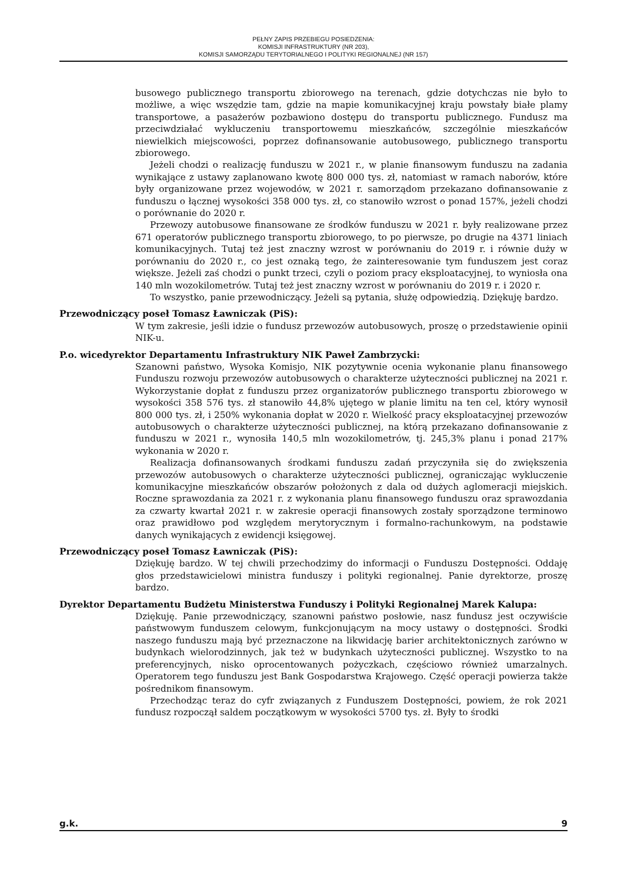PEŁNY ZAPIS PRZEBIEGU POSIEDZENIA:
KOMISJI INFRASTRUKTURY (NR 203),
KOMISJI SAMORZĄDU TERYTORIALNEGO I POLITYKI REGIONALNEJ (NR 157)
busowego publicznego transportu zbiorowego na terenach, gdzie dotychczas nie było to możliwe, a więc wszędzie tam, gdzie na mapie komunikacyjnej kraju powstały białe plamy transportowe, a pasażerów pozbawiono dostępu do transportu publicznego. Fundusz ma przeciwdziałać wykluczeniu transportowemu mieszkańców, szczególnie mieszkańców niewielkich miejscowości, poprzez dofinansowanie autobusowego, publicznego transportu zbiorowego.
Jeżeli chodzi o realizację funduszu w 2021 r., w planie finansowym funduszu na zadania wynikające z ustawy zaplanowano kwotę 800 000 tys. zł, natomiast w ramach naborów, które były organizowane przez wojewodów, w 2021 r. samorządom przekazano dofinansowanie z funduszu o łącznej wysokości 358 000 tys. zł, co stanowiło wzrost o ponad 157%, jeżeli chodzi o porównanie do 2020 r.
Przewozy autobusowe finansowane ze środków funduszu w 2021 r. były realizowane przez 671 operatorów publicznego transportu zbiorowego, to po pierwsze, po drugie na 4371 liniach komunikacyjnych. Tutaj też jest znaczny wzrost w porównaniu do 2019 r. i równie duży w porównaniu do 2020 r., co jest oznaką tego, że zainteresowanie tym funduszem jest coraz większe. Jeżeli zaś chodzi o punkt trzeci, czyli o poziom pracy eksploatacyjnej, to wyniosła ona 140 mln wozokilometrów. Tutaj też jest znaczny wzrost w porównaniu do 2019 r. i 2020 r.
To wszystko, panie przewodniczący. Jeżeli są pytania, służę odpowiedzią. Dziękuję bardzo.
Przewodniczący poseł Tomasz Ławniczak (PiS):
W tym zakresie, jeśli idzie o fundusz przewozów autobusowych, proszę o przedstawienie opinii NIK-u.
P.o. wicedyrektor Departamentu Infrastruktury NIK Paweł Zambrzycki:
Szanowni państwo, Wysoka Komisjo, NIK pozytywnie ocenia wykonanie planu finansowego Funduszu rozwoju przewozów autobusowych o charakterze użyteczności publicznej na 2021 r. Wykorzystanie dopłat z funduszu przez organizatorów publicznego transportu zbiorowego w wysokości 358 576 tys. zł stanowiło 44,8% ujętego w planie limitu na ten cel, który wynosił 800 000 tys. zł, i 250% wykonania dopłat w 2020 r. Wielkość pracy eksploatacyjnej przewozów autobusowych o charakterze użyteczności publicznej, na którą przekazano dofinansowanie z funduszu w 2021 r., wynosiła 140,5 mln wozokilometrów, tj. 245,3% planu i ponad 217% wykonania w 2020 r.
Realizacja dofinansowanych środkami funduszu zadań przyczyniła się do zwiększenia przewozów autobusowych o charakterze użyteczności publicznej, ograniczając wykluczenie komunikacyjne mieszkańców obszarów położonych z dala od dużych aglomeracji miejskich. Roczne sprawozdania za 2021 r. z wykonania planu finansowego funduszu oraz sprawozdania za czwarty kwartał 2021 r. w zakresie operacji finansowych zostały sporządzone terminowo oraz prawidłowo pod względem merytorycznym i formalno-rachunkowym, na podstawie danych wynikających z ewidencji księgowej.
Przewodniczący poseł Tomasz Ławniczak (PiS):
Dziękuję bardzo. W tej chwili przechodzimy do informacji o Funduszu Dostępności. Oddaję głos przedstawicielowi ministra funduszy i polityki regionalnej. Panie dyrektorze, proszę bardzo.
Dyrektor Departamentu Budżetu Ministerstwa Funduszy i Polityki Regionalnej Marek Kalupa:
Dziękuję. Panie przewodniczący, szanowni państwo posłowie, nasz fundusz jest oczywiście państwowym funduszem celowym, funkcjonującym na mocy ustawy o dostępności. Środki naszego funduszu mają być przeznaczone na likwidację barier architektonicznych zarówno w budynkach wielorodzinnych, jak też w budynkach użyteczności publicznej. Wszystko to na preferencyjnych, nisko oprocentowanych pożyczkach, częściowo również umarzalnych. Operatorem tego funduszu jest Bank Gospodarstwa Krajowego. Część operacji powierza także pośrednikom finansowym.
Przechodząc teraz do cyfr związanych z Funduszem Dostępności, powiem, że rok 2021 fundusz rozpoczął saldem początkowym w wysokości 5700 tys. zł. Były to środki
g.k. 9